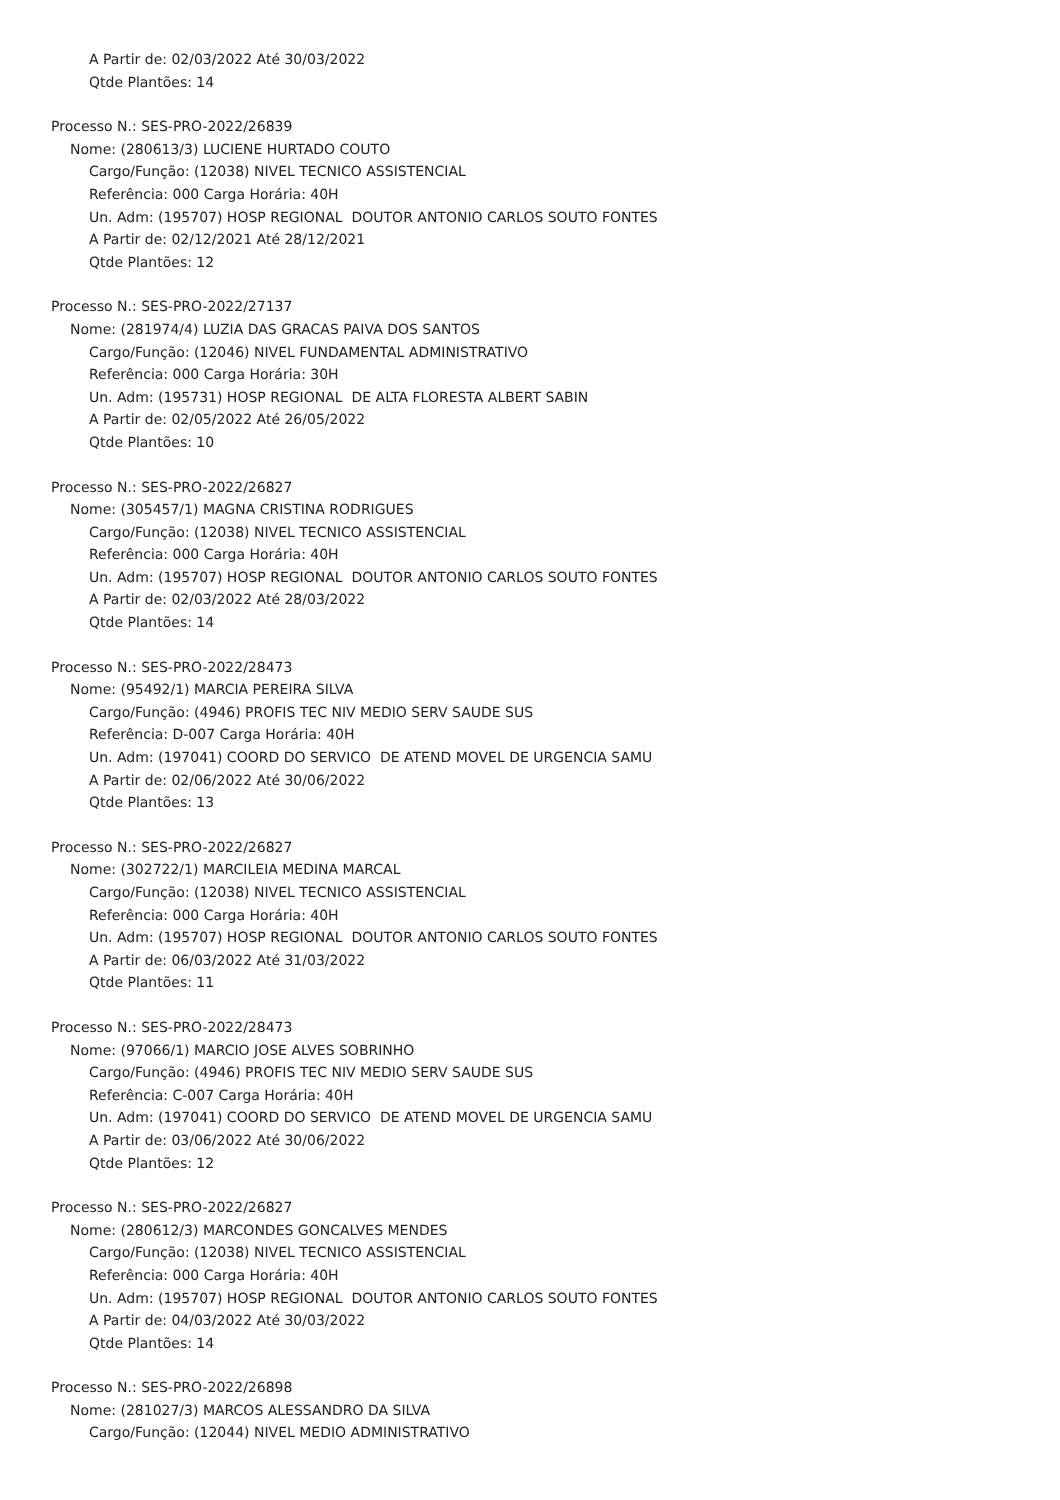A Partir de: 02/03/2022 Até 30/03/2022
Qtde Plantões: 14
Processo N.: SES-PRO-2022/26839
Nome: (280613/3) LUCIENE HURTADO COUTO
Cargo/Função: (12038) NIVEL TECNICO ASSISTENCIAL
Referência: 000 Carga Horária: 40H
Un. Adm: (195707) HOSP REGIONAL DOUTOR ANTONIO CARLOS SOUTO FONTES
A Partir de: 02/12/2021 Até 28/12/2021
Qtde Plantões: 12
Processo N.: SES-PRO-2022/27137
Nome: (281974/4) LUZIA DAS GRACAS PAIVA DOS SANTOS
Cargo/Função: (12046) NIVEL FUNDAMENTAL ADMINISTRATIVO
Referência: 000 Carga Horária: 30H
Un. Adm: (195731) HOSP REGIONAL DE ALTA FLORESTA ALBERT SABIN
A Partir de: 02/05/2022 Até 26/05/2022
Qtde Plantões: 10
Processo N.: SES-PRO-2022/26827
Nome: (305457/1) MAGNA CRISTINA RODRIGUES
Cargo/Função: (12038) NIVEL TECNICO ASSISTENCIAL
Referência: 000 Carga Horária: 40H
Un. Adm: (195707) HOSP REGIONAL DOUTOR ANTONIO CARLOS SOUTO FONTES
A Partir de: 02/03/2022 Até 28/03/2022
Qtde Plantões: 14
Processo N.: SES-PRO-2022/28473
Nome: (95492/1) MARCIA PEREIRA SILVA
Cargo/Função: (4946) PROFIS TEC NIV MEDIO SERV SAUDE SUS
Referência: D-007 Carga Horária: 40H
Un. Adm: (197041) COORD DO SERVICO DE ATEND MOVEL DE URGENCIA SAMU
A Partir de: 02/06/2022 Até 30/06/2022
Qtde Plantões: 13
Processo N.: SES-PRO-2022/26827
Nome: (302722/1) MARCILEIA MEDINA MARCAL
Cargo/Função: (12038) NIVEL TECNICO ASSISTENCIAL
Referência: 000 Carga Horária: 40H
Un. Adm: (195707) HOSP REGIONAL DOUTOR ANTONIO CARLOS SOUTO FONTES
A Partir de: 06/03/2022 Até 31/03/2022
Qtde Plantões: 11
Processo N.: SES-PRO-2022/28473
Nome: (97066/1) MARCIO JOSE ALVES SOBRINHO
Cargo/Função: (4946) PROFIS TEC NIV MEDIO SERV SAUDE SUS
Referência: C-007 Carga Horária: 40H
Un. Adm: (197041) COORD DO SERVICO DE ATEND MOVEL DE URGENCIA SAMU
A Partir de: 03/06/2022 Até 30/06/2022
Qtde Plantões: 12
Processo N.: SES-PRO-2022/26827
Nome: (280612/3) MARCONDES GONCALVES MENDES
Cargo/Função: (12038) NIVEL TECNICO ASSISTENCIAL
Referência: 000 Carga Horária: 40H
Un. Adm: (195707) HOSP REGIONAL DOUTOR ANTONIO CARLOS SOUTO FONTES
A Partir de: 04/03/2022 Até 30/03/2022
Qtde Plantões: 14
Processo N.: SES-PRO-2022/26898
Nome: (281027/3) MARCOS ALESSANDRO DA SILVA
Cargo/Função: (12044) NIVEL MEDIO ADMINISTRATIVO